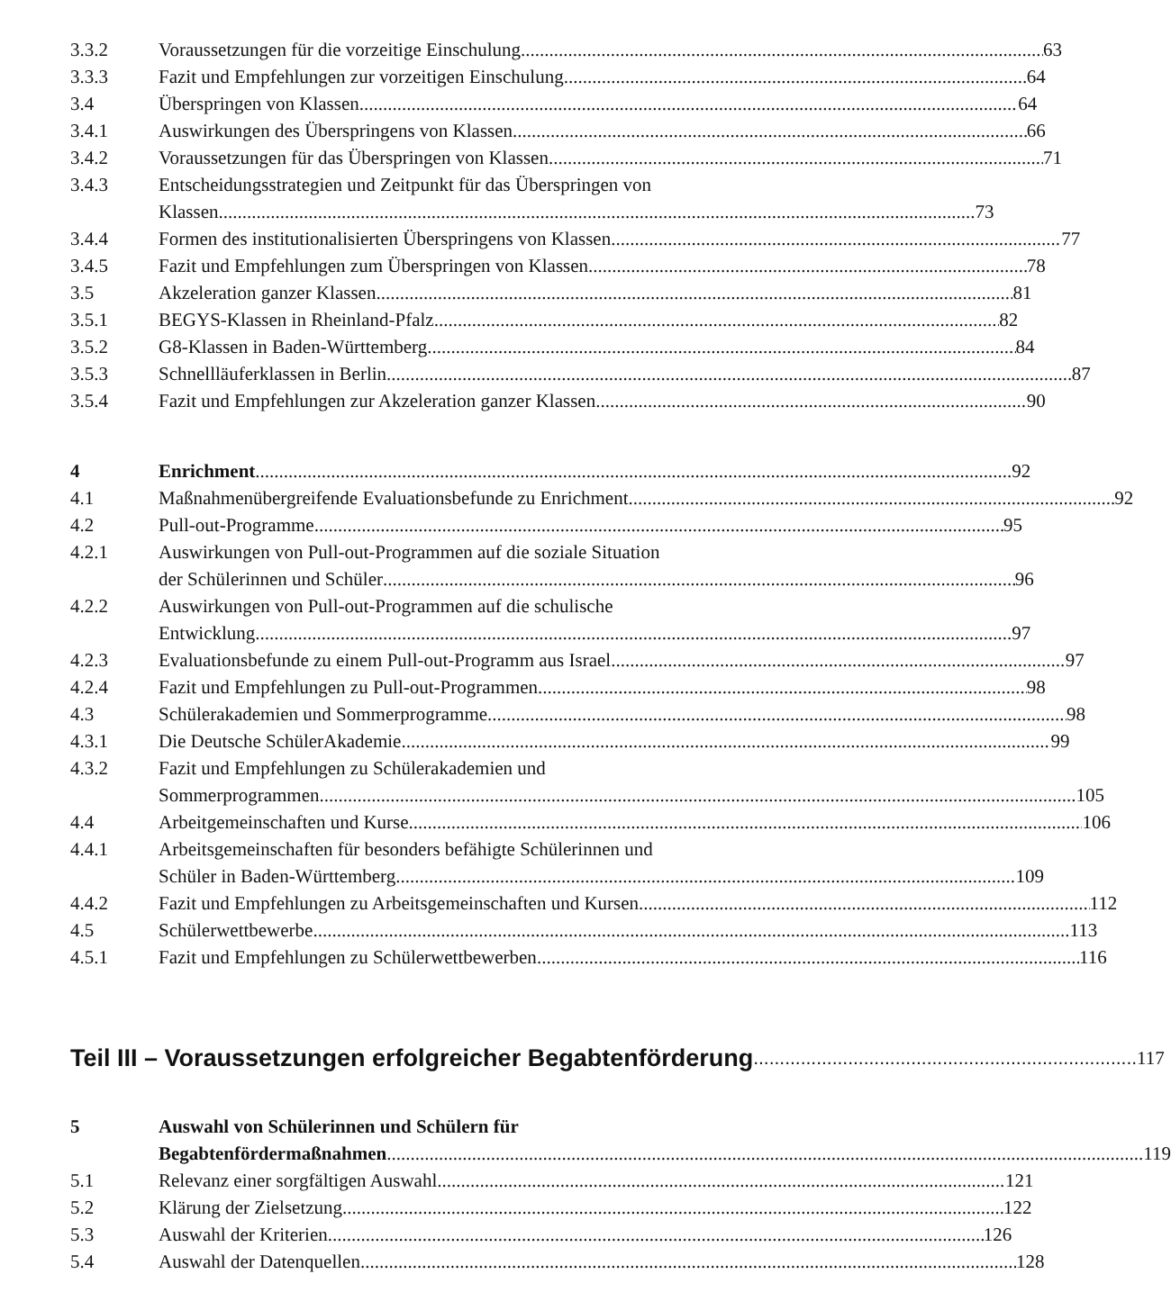3.3.2 Voraussetzungen für die vorzeitige Einschulung 63
3.3.3 Fazit und Empfehlungen zur vorzeitigen Einschulung 64
3.4 Überspringen von Klassen 64
3.4.1 Auswirkungen des Überspringens von Klassen 66
3.4.2 Voraussetzungen für das Überspringen von Klassen 71
3.4.3 Entscheidungsstrategien und Zeitpunkt für das Überspringen von
Klassen 73
3.4.4 Formen des institutionalisierten Überspringens von Klassen 77
3.4.5 Fazit und Empfehlungen zum Überspringen von Klassen 78
3.5 Akzeleration ganzer Klassen 81
3.5.1 BEGYS-Klassen in Rheinland-Pfalz 82
3.5.2 G8-Klassen in Baden-Württemberg 84
3.5.3 Schnellläuferklassen in Berlin 87
3.5.4 Fazit und Empfehlungen zur Akzeleration ganzer Klassen 90
4 Enrichment 92
4.1 Maßnahmenübergreifende Evaluationsbefunde zu Enrichment 92
4.2 Pull-out-Programme 95
4.2.1 Auswirkungen von Pull-out-Programmen auf die soziale Situation
der Schülerinnen und Schüler 96
4.2.2 Auswirkungen von Pull-out-Programmen auf die schulische
Entwicklung 97
4.2.3 Evaluationsbefunde zu einem Pull-out-Programm aus Israel 97
4.2.4 Fazit und Empfehlungen zu Pull-out-Programmen 98
4.3 Schülerakademien und Sommerprogramme 98
4.3.1 Die Deutsche SchülerAkademie 99
4.3.2 Fazit und Empfehlungen zu Schülerakademien und
Sommerprogrammen 105
4.4 Arbeitgemeinschaften und Kurse 106
4.4.1 Arbeitsgemeinschaften für besonders befähigte Schülerinnen und
Schüler in Baden-Württemberg 109
4.4.2 Fazit und Empfehlungen zu Arbeitsgemeinschaften und Kursen 112
4.5 Schülerwettbewerbe 113
4.5.1 Fazit und Empfehlungen zu Schülerwettbewerben 116
Teil III – Voraussetzungen erfolgreicher Begabtenförderung 117
5 Auswahl von Schülerinnen und Schülern für
Begabtenfördermaßnahmen 119
5.1 Relevanz einer sorgfältigen Auswahl 121
5.2 Klärung der Zielsetzung 122
5.3 Auswahl der Kriterien 126
5.4 Auswahl der Datenquellen 128